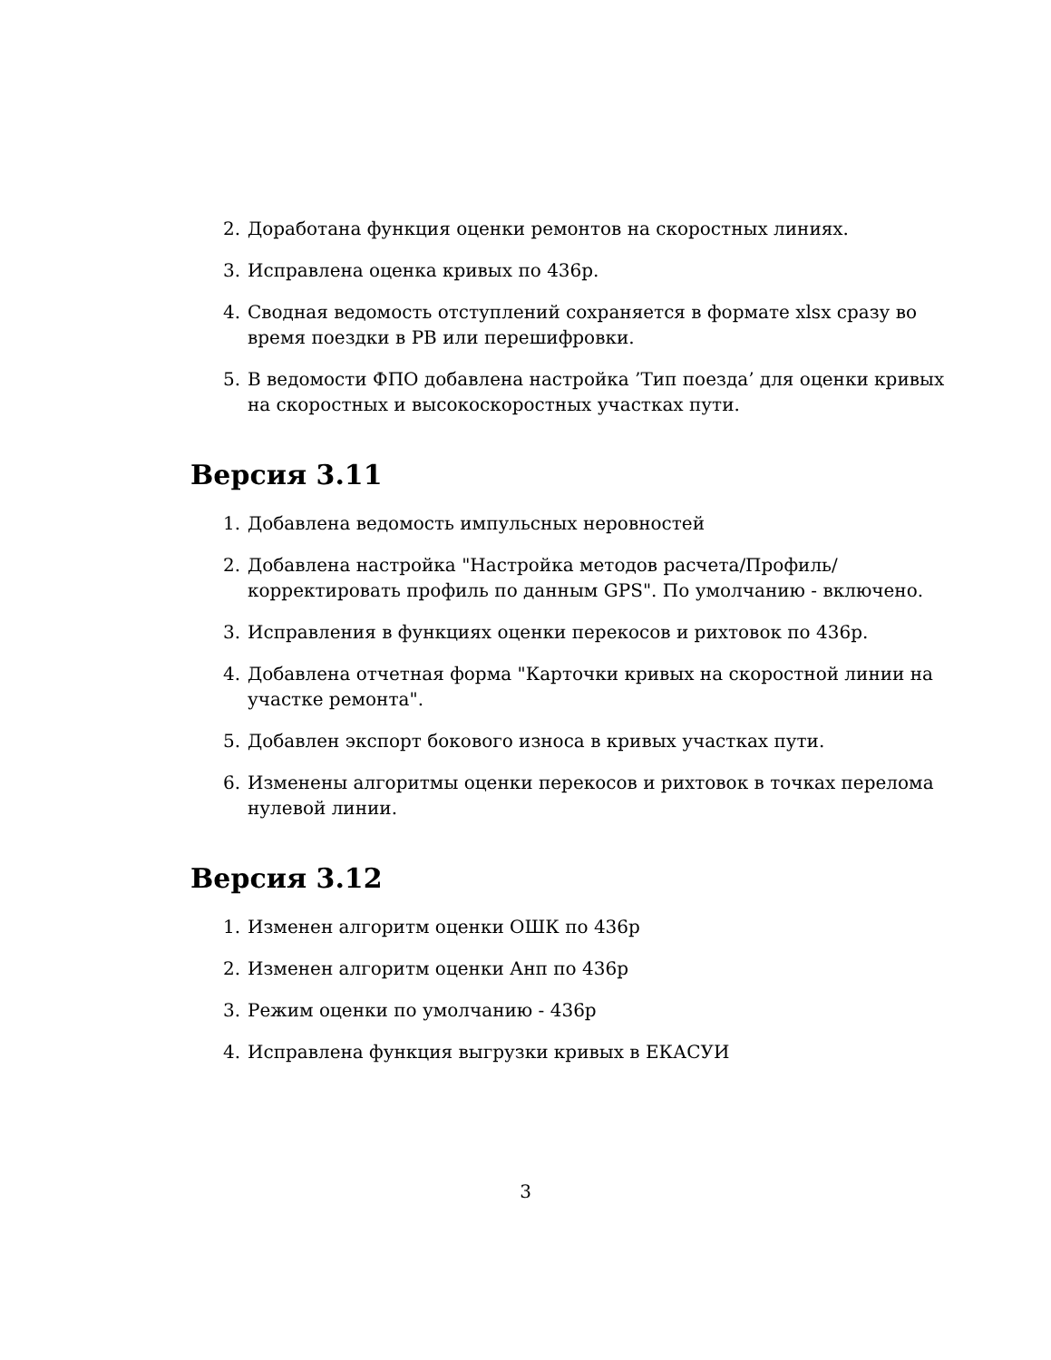2. Доработана функция оценки ремонтов на скоростных линиях.
3. Исправлена оценка кривых по 436р.
4. Сводная ведомость отступлений сохраняется в формате xlsx сразу во время поездки в РВ или перешифровки.
5. В ведомости ФПО добавлена настройка ’Тип поезда’ для оценки кривых на скоростных и высокоскоростных участках пути.
Версия 3.11
1. Добавлена ведомость импульсных неровностей
2. Добавлена настройка "Настройка методов расчета/Профиль/корректировать профиль по данным GPS". По умолчанию - включено.
3. Исправления в функциях оценки перекосов и рихтовок по 436р.
4. Добавлена отчетная форма "Карточки кривых на скоростной линии на участке ремонта".
5. Добавлен экспорт бокового износа в кривых участках пути.
6. Изменены алгоритмы оценки перекосов и рихтовок в точках перелома нулевой линии.
Версия 3.12
1. Изменен алгоритм оценки ОШК по 436р
2. Изменен алгоритм оценки Анп по 436р
3. Режим оценки по умолчанию - 436р
4. Исправлена функция выгрузки кривых в ЕКАСУИ
3